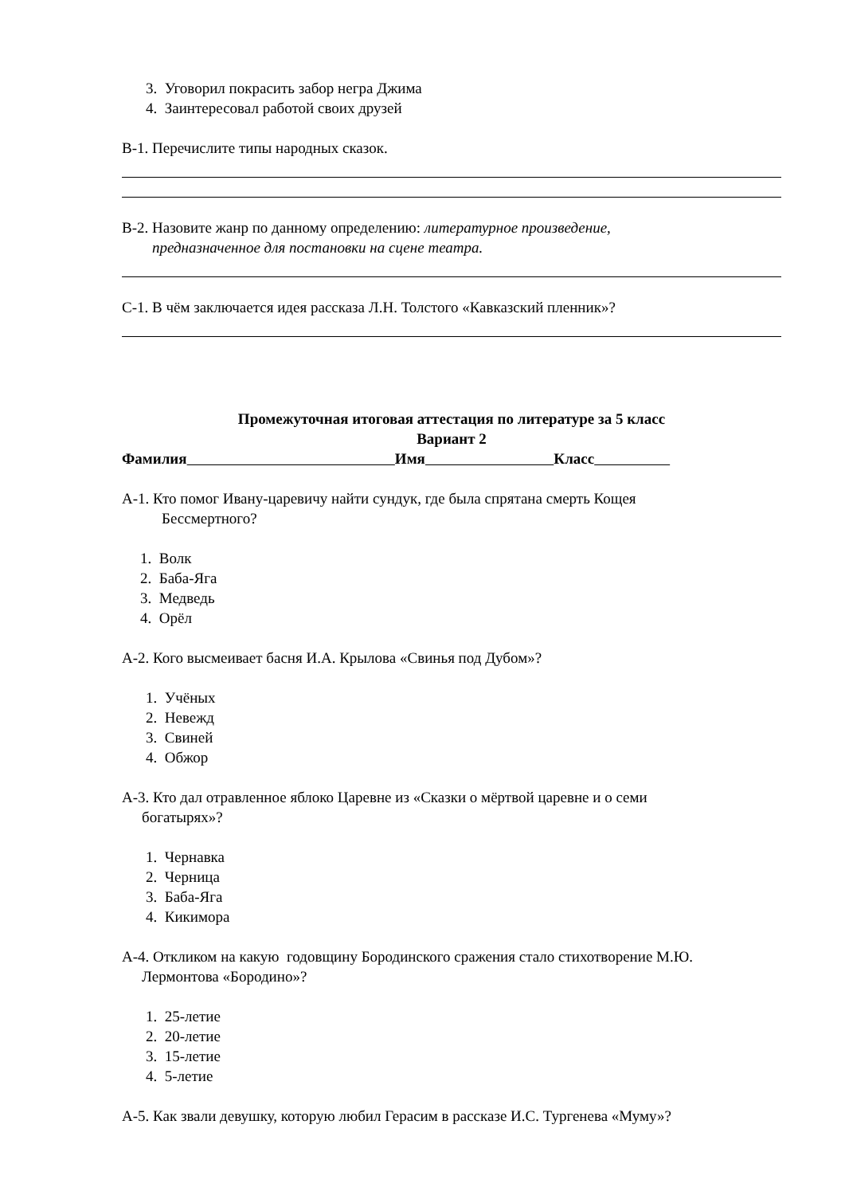3. Уговорил покрасить забор негра Джима
4. Заинтересовал работой своих друзей
В-1. Перечислите типы народных сказок.
В-2. Назовите жанр по данному определению: литературное произведение,
предназначенное для постановки на сцене театра.
С-1. В чём заключается идея рассказа Л.Н. Толстого «Кавказский пленник»?
Промежуточная итоговая аттестация по литературе за 5 класс
Вариант 2
Фамилия Имя Класс
А-1. Кто помог Ивану-царевичу найти сундук, где была спрятана смерть Кощея
Бессмертного?
1. Волк
2. Баба-Яга
3. Медведь
4. Орёл
А-2. Кого высмеивает басня И.А. Крылова «Свинья под Дубом»?
1. Учёных
2. Невежд
3. Свиней
4. Обжор
А-3. Кто дал отравленное яблоко Царевне из «Сказки о мёртвой царевне и о семи
богатырях»?
1. Чернавка
2. Черница
3. Баба-Яга
4. Кикимора
А-4. Откликом на какую годовщину Бородинского сражения стало стихотворение М.Ю.
Лермонтова «Бородино»?
1. 25-летие
2. 20-летие
3. 15-летие
4. 5-летие
А-5. Как звали девушку, которую любил Герасим в рассказе И.С. Тургенева «Муму»?